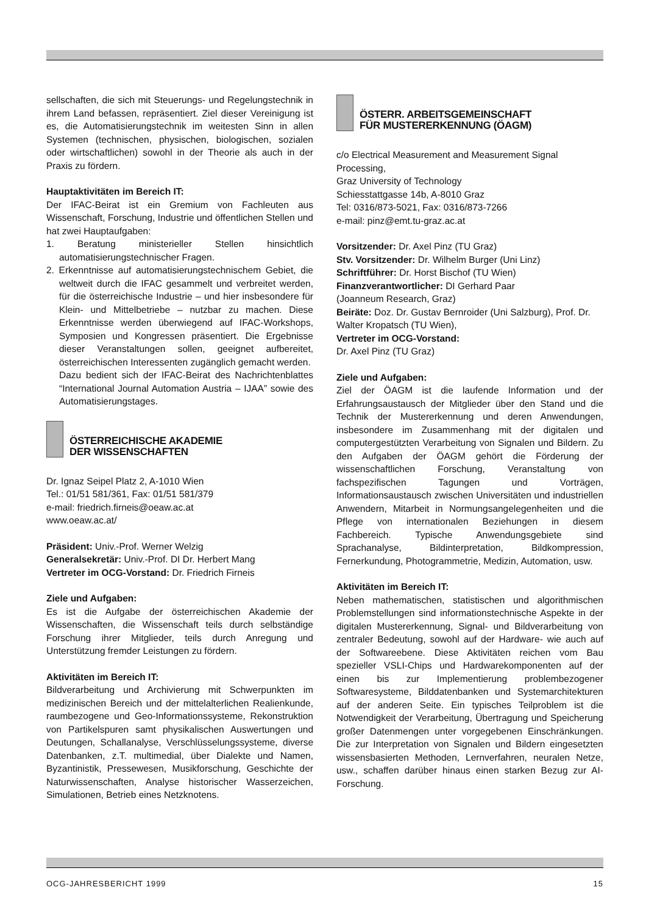sellschaften, die sich mit Steuerungs- und Regelungstechnik in ihrem Land befassen, repräsentiert. Ziel dieser Vereinigung ist es, die Automatisierungstechnik im weitesten Sinn in allen Systemen (technischen, physischen, biologischen, sozialen oder wirtschaftlichen) sowohl in der Theorie als auch in der Praxis zu fördern.
Hauptaktivitäten im Bereich IT:
Der IFAC-Beirat ist ein Gremium von Fachleuten aus Wissenschaft, Forschung, Industrie und öffentlichen Stellen und hat zwei Hauptaufgaben:
1. Beratung ministerieller Stellen hinsichtlich automatisierungstechnischer Fragen.
2. Erkenntnisse auf automatisierungstechnischem Gebiet, die weltweit durch die IFAC gesammelt und verbreitet werden, für die österreichische Industrie – und hier insbesondere für Klein- und Mittelbetriebe – nutzbar zu machen. Diese Erkenntnisse werden überwiegend auf IFAC-Workshops, Symposien und Kongressen präsentiert. Die Ergebnisse dieser Veranstaltungen sollen, geeignet aufbereitet, österreichischen Interessenten zugänglich gemacht werden.
Dazu bedient sich der IFAC-Beirat des Nachrichtenblattes “International Journal Automation Austria – IJAA” sowie des Automatisierungstages.
ÖSTERREICHISCHE AKADEMIE
DER WISSENSCHAFTEN
Dr. Ignaz Seipel Platz 2, A-1010 Wien
Tel.: 01/51 581/361, Fax: 01/51 581/379
e-mail: friedrich.firneis@oeaw.ac.at
www.oeaw.ac.at/
Präsident: Univ.-Prof. Werner Welzig
Generalsekretär: Univ.-Prof. DI Dr. Herbert Mang
Vertreter im OCG-Vorstand: Dr. Friedrich Firneis
Ziele und Aufgaben:
Es ist die Aufgabe der österreichischen Akademie der Wissenschaften, die Wissenschaft teils durch selbständige Forschung ihrer Mitglieder, teils durch Anregung und Unterstützung fremder Leistungen zu fördern.
Aktivitäten im Bereich IT:
Bildverarbeitung und Archivierung mit Schwerpunkten im medizinischen Bereich und der mittelalterlichen Realienkunde, raumbezogene und Geo-Informationssysteme, Rekonstruktion von Partikelspuren samt physikalischen Auswertungen und Deutungen, Schallanalyse, Verschlüsselungssysteme, diverse Datenbanken, z.T. multimedial, über Dialekte und Namen, Byzantinistik, Pressewesen, Musikforschung, Geschichte der Naturwissenschaften, Analyse historischer Wasserzeichen, Simulationen, Betrieb eines Netzknotens.
ÖSTERR. ARBEITSGEMEINSCHAFT
FÜR MUSTERERKENNUNG (ÖAGM)
c/o Electrical Measurement and Measurement Signal Processing,
Graz University of Technology
Schiesstattgasse 14b, A-8010 Graz
Tel: 0316/873-5021, Fax: 0316/873-7266
e-mail: pinz@emt.tu-graz.ac.at
Vorsitzender: Dr. Axel Pinz (TU Graz)
Stv. Vorsitzender: Dr. Wilhelm Burger (Uni Linz)
Schriftführer: Dr. Horst Bischof (TU Wien)
Finanzverantwortlicher: DI Gerhard Paar
(Joanneum Research, Graz)
Beiräte: Doz. Dr. Gustav Bernroider (Uni Salzburg), Prof. Dr. Walter Kropatsch (TU Wien),
Vertreter im OCG-Vorstand:
Dr. Axel Pinz (TU Graz)
Ziele und Aufgaben:
Ziel der ÖAGM ist die laufende Information und der Erfahrungsaustausch der Mitglieder über den Stand und die Technik der Mustererkennung und deren Anwendungen, insbesondere im Zusammenhang mit der digitalen und computergestützten Verarbeitung von Signalen und Bildern. Zu den Aufgaben der ÖAGM gehört die Förderung der wissenschaftlichen Forschung, Veranstaltung von fachspezifischen Tagungen und Vorträgen, Informationsaustausch zwischen Universitäten und industriellen Anwendern, Mitarbeit in Normungsangelegenheiten und die Pflege von internationalen Beziehungen in diesem Fachbereich. Typische Anwendungsgebiete sind Sprachanalyse, Bildinterpretation, Bildkompression, Fernerkundung, Photogrammetrie, Medizin, Automation, usw.
Aktivitäten im Bereich IT:
Neben mathematischen, statistischen und algorithmischen Problemstellungen sind informationstechnische Aspekte in der digitalen Mustererkennung, Signal- und Bildverarbeitung von zentraler Bedeutung, sowohl auf der Hardware- wie auch auf der Softwareebene. Diese Aktivitäten reichen vom Bau spezieller VSLI-Chips und Hardwarekomponenten auf der einen bis zur Implementierung problembezogener Softwaresysteme, Bilddatenbanken und Systemarchitekturen auf der anderen Seite. Ein typisches Teilproblem ist die Notwendigkeit der Verarbeitung, Übertragung und Speicherung großer Datenmengen unter vorgegebenen Einschränkungen. Die zur Interpretation von Signalen und Bildern eingesetzten wissensbasierten Methoden, Lernverfahren, neuralen Netze, usw., schaffen darüber hinaus einen starken Bezug zur AI-Forschung.
OCG-JAHRESBERICHT 1999 15